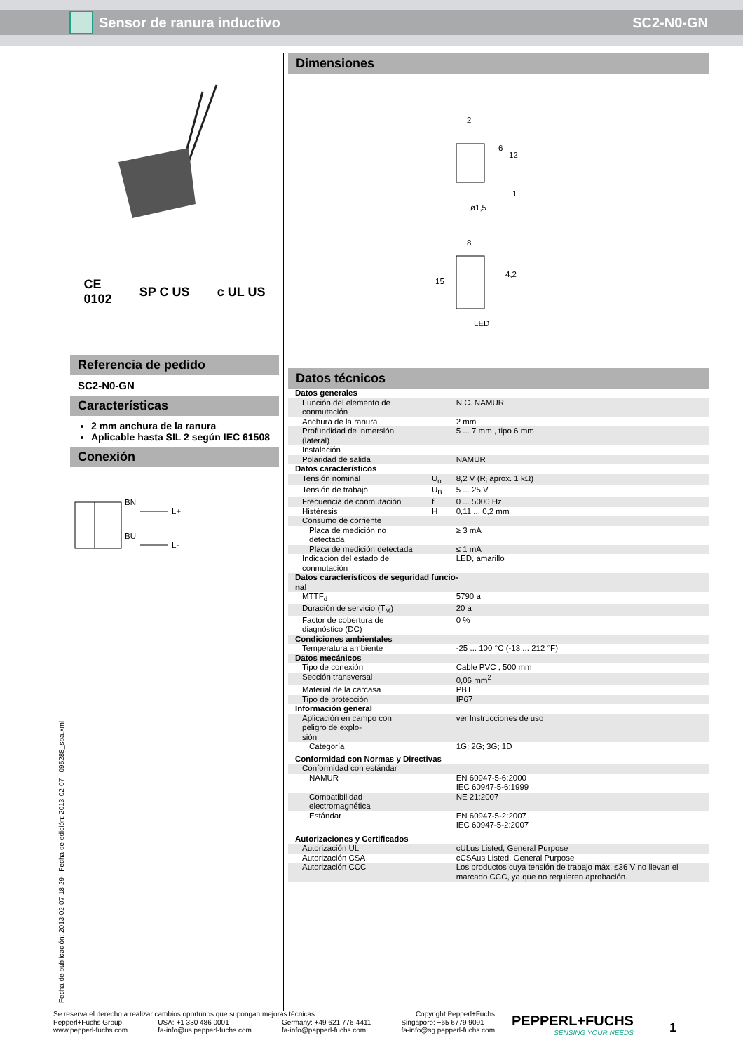Sensor de ranura inductivo SC2-N0-GN
CE
0102 SP C US c UL US
Referencia de pedido
SC2-N0-GN
Características
2 mm anchura de la ranura
Aplicable hasta SIL 2 según IEC 61508
Conexión
BN
L+
BU
L-
Dimensiones
2
ø1,5
8
15
4,2
LED
6
12
1
Datos técnicos
| Datos generales | | |
| Función del elemento de conmutación | | N.C. NAMUR |
| Anchura de la ranura | | 2 mm |
| Profundidad de inmersión (lateral) | | 5 ... 7 mm , tipo 6 mm |
| Instalación | | |
| Polaridad de salida | | NAMUR |
| Datos característicos | | |
| Tensión nominal | U<sub>o</sub> | 8,2 V (R<sub>i</sub> aprox. 1 kΩ) |
| Tensión de trabajo | U<sub>B</sub> | 5 ... 25 V |
| Frecuencia de conmutación | f | 0 ... 5000 Hz |
| Histéresis | H | 0,11 ... 0,2 mm |
| Consumo de corriente | | |
| Placa de medición no detectada | | ≥ 3 mA |
| Placa de medición detectada | | ≤ 1 mA |
| Indicación del estado de conmutación | | LED, amarillo |
| Datos característicos de seguridad funcio- nal | | |
| MTTF<sub>d</sub> | | 5790 a |
| Duración de servicio (T<sub>M</sub>) | | 20 a |
| Factor de cobertura de diagnóstico (DC) | | 0 % |
| Condiciones ambientales | | |
| Temperatura ambiente | | -25 ... 100 °C (-13 ... 212 °F) |
| Datos mecánicos | | |
| Tipo de conexión | | Cable PVC , 500 mm |
| Sección transversal | | 0,06 mm<sup>2</sup> |
| Material de la carcasa | | PBT |
| Tipo de protección | | IP67 |
| Información general | | |
| Aplicación en campo con peligro de explo- sión | | ver Instrucciones de uso |
| Categoría | | 1G; 2G; 3G; 1D |
| Conformidad con Normas y Directivas | | |
| Conformidad con estándar | | |
| NAMUR | | EN 60947-5-6:2000 IEC 60947-5-6:1999 |
| Compatibilidad electromagnética | | NE 21:2007 |
| Estándar | | EN 60947-5-2:2007 IEC 60947-5-2:2007 |
| Autorizaciones y Certificados | | |
| Autorización UL | | cULus Listed, General Purpose |
| Autorización CSA | | cCSAus Listed, General Purpose |
| Autorización CCC | | Los productos cuya tensión de trabajo máx. ≤36 V no llevan el marcado CCC, ya que no requieren aprobación. |
Fecha de publicación: 2013-02-07 18:29 Fecha de edición: 2013-02-07 095288_spa.xml
Se reserva el derecho a realizar cambios oportunos que supongan mejoras técnicas Copyright Pepperl+Fuchs
Pepperl+Fuchs Group
www.pepperl-fuchs.com USA: +1 330 486 0001
fa-info@us.pepperl-fuchs.com Germany: +49 621 776-4411
fa-info@pepperl-fuchs.com Singapore: +65 6779 9091
fa-info@sg.pepperl-fuchs.com
PEPPERL+FUCHS
SENSING YOUR NEEDS
1